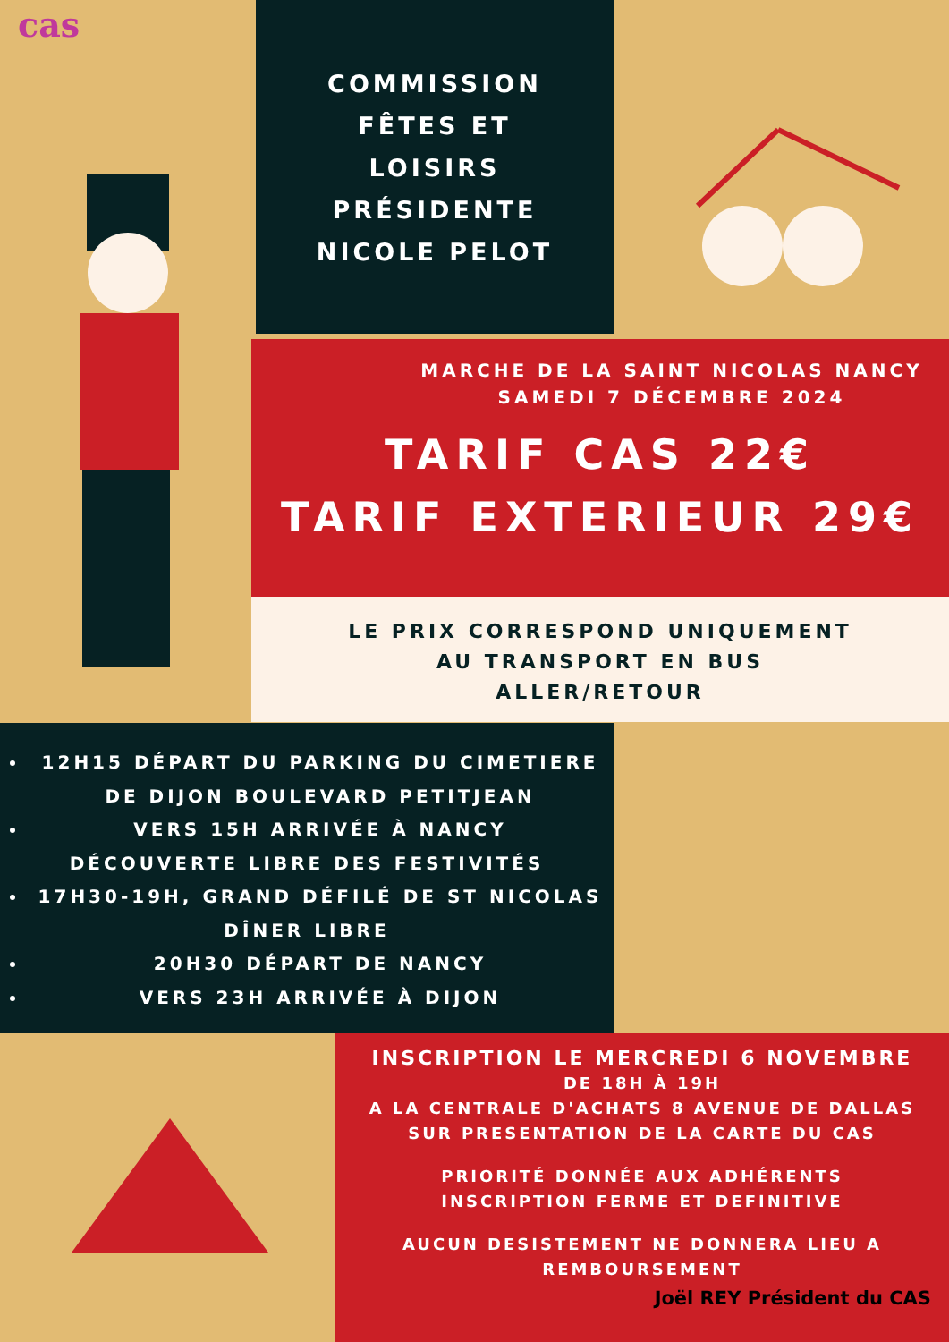cas
COMMISSION
FÊTES ET
LOISIRS
PRÉSIDENTE
NICOLE PELOT
MARCHE DE LA SAINT NICOLAS NANCY
SAMEDI 7 DÉCEMBRE 2024
TARIF CAS 22€
TARIF EXTERIEUR 29€
LE PRIX CORRESPOND UNIQUEMENT
AU TRANSPORT EN BUS
ALLER/RETOUR
12H15 DÉPART DU PARKING DU CIMETIERE DE DIJON BOULEVARD PETITJEAN
VERS 15H ARRIVÉE À NANCY
DÉCOUVERTE LIBRE DES FESTIVITÉS
17H30-19H, GRAND DÉFILÉ DE ST NICOLAS
DÎNER LIBRE
20H30 DÉPART DE NANCY
VERS 23H ARRIVÉE À DIJON
INSCRIPTION LE MERCREDI 6 NOVEMBRE
DE 18H À 19H
A LA CENTRALE D'ACHATS 8 AVENUE DE DALLAS
SUR PRESENTATION DE LA CARTE DU CAS
PRIORITÉ DONNÉE AUX ADHÉRENTS
INSCRIPTION FERME ET DEFINITIVE
AUCUN DESISTEMENT NE DONNERA LIEU A
REMBOURSEMENT
Joël REY Président du CAS